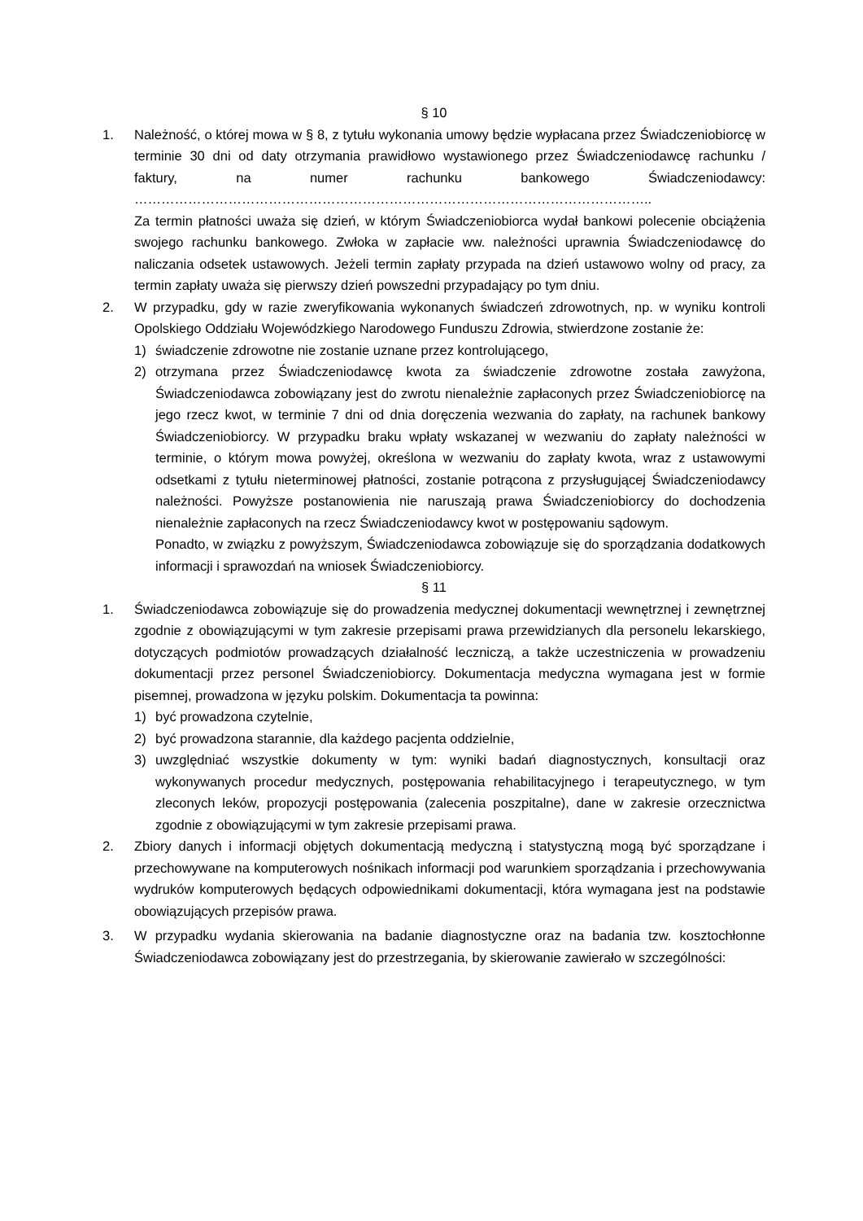§ 10
1. Należność, o której mowa w § 8, z tytułu wykonania umowy będzie wypłacana przez Świadczeniobiorcę w terminie 30 dni od daty otrzymania prawidłowo wystawionego przez Świadczeniodawcę rachunku / faktury, na numer rachunku bankowego Świadczeniodawcy: ……………………………………………………………………………………………………..
Za termin płatności uważa się dzień, w którym Świadczeniobiorca wydał bankowi polecenie obciążenia swojego rachunku bankowego. Zwłoka w zapłacie ww. należności uprawnia Świadczeniodawcę do naliczania odsetek ustawowych. Jeżeli termin zapłaty przypada na dzień ustawowo wolny od pracy, za termin zapłaty uważa się pierwszy dzień powszedni przypadający po tym dniu.
2. W przypadku, gdy w razie zweryfikowania wykonanych świadczeń zdrowotnych, np. w wyniku kontroli Opolskiego Oddziału Wojewódzkiego Narodowego Funduszu Zdrowia, stwierdzone zostanie że:
1) świadczenie zdrowotne nie zostanie uznane przez kontrolującego,
2) otrzymana przez Świadczeniodawcę kwota za świadczenie zdrowotne została zawyżona, Świadczeniodawca zobowiązany jest do zwrotu nienależnie zapłaconych przez Świadczeniobiorcę na jego rzecz kwot, w terminie 7 dni od dnia doręczenia wezwania do zapłaty, na rachunek bankowy Świadczeniobiorcy. W przypadku braku wpłaty wskazanej w wezwaniu do zapłaty należności w terminie, o którym mowa powyżej, określona w wezwaniu do zapłaty kwota, wraz z ustawowymi odsetkami z tytułu nieterminowej płatności, zostanie potrącona z przysługującej Świadczeniodawcy należności. Powyższe postanowienia nie naruszają prawa Świadczeniobiorcy do dochodzenia nienależnie zapłaconych na rzecz Świadczeniodawcy kwot w postępowaniu sądowym.
Ponadto, w związku z powyższym, Świadczeniodawca zobowiązuje się do sporządzania dodatkowych informacji i sprawozdań na wniosek Świadczeniobiorcy.
§ 11
1. Świadczeniodawca zobowiązuje się do prowadzenia medycznej dokumentacji wewnętrznej i zewnętrznej zgodnie z obowiązującymi w tym zakresie przepisami prawa przewidzianych dla personelu lekarskiego, dotyczących podmiotów prowadzących działalność leczniczą, a także uczestniczenia w prowadzeniu dokumentacji przez personel Świadczeniobiorcy. Dokumentacja medyczna wymagana jest w formie pisemnej, prowadzona w języku polskim. Dokumentacja ta powinna:
1) być prowadzona czytelnie,
2) być prowadzona starannie, dla każdego pacjenta oddzielnie,
3) uwzględniać wszystkie dokumenty w tym: wyniki badań diagnostycznych, konsultacji oraz wykonywanych procedur medycznych, postępowania rehabilitacyjnego i terapeutycznego, w tym zleconych leków, propozycji postępowania (zalecenia poszpitalne), dane w zakresie orzecznictwa zgodnie z obowiązującymi w tym zakresie przepisami prawa.
2. Zbiory danych i informacji objętych dokumentacją medyczną i statystyczną mogą być sporządzane i przechowywane na komputerowych nośnikach informacji pod warunkiem sporządzania i przechowywania wydruków komputerowych będących odpowiednikami dokumentacji, która wymagana jest na podstawie obowiązujących przepisów prawa.
3. W przypadku wydania skierowania na badanie diagnostyczne oraz na badania tzw. kosztochłonne Świadczeniodawca zobowiązany jest do przestrzegania, by skierowanie zawierało w szczególności: